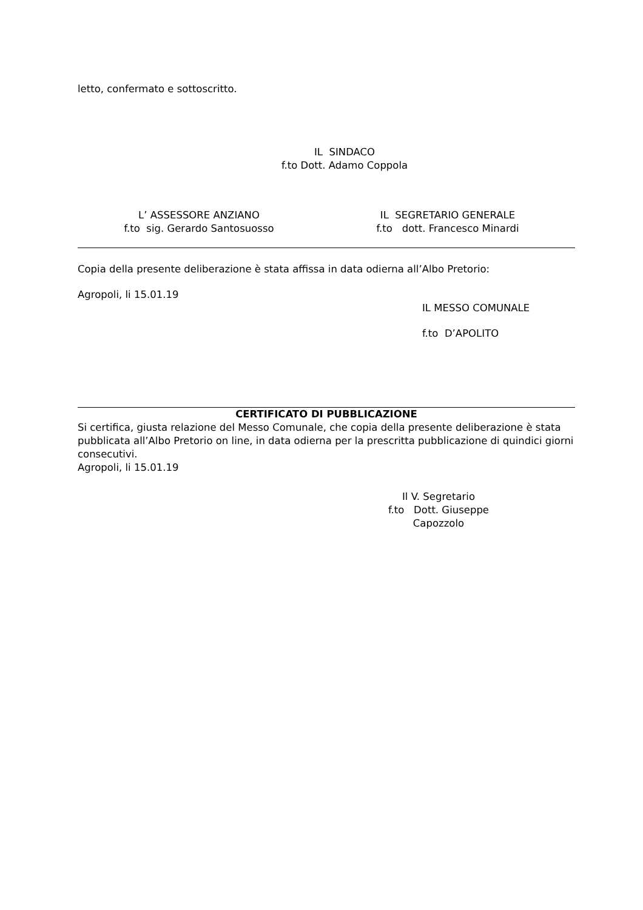letto, confermato e sottoscritto.
IL SINDACO
f.to Dott. Adamo Coppola
L’ ASSESSORE ANZIANO
f.to sig. Gerardo Santosuosso
IL SEGRETARIO GENERALE
f.to dott. Francesco Minardi
Copia della presente deliberazione è stata affissa in data odierna all’Albo Pretorio:
Agropoli, li 15.01.19
IL MESSO COMUNALE
f.to D’APOLITO
CERTIFICATO DI PUBBLICAZIONE
Si certifica, giusta relazione del Messo Comunale, che copia della presente deliberazione è stata pubblicata all’Albo Pretorio on line, in data odierna per la prescritta pubblicazione di quindici giorni consecutivi.
Agropoli, li 15.01.19
Il V. Segretario
f.to Dott. Giuseppe Capozzolo